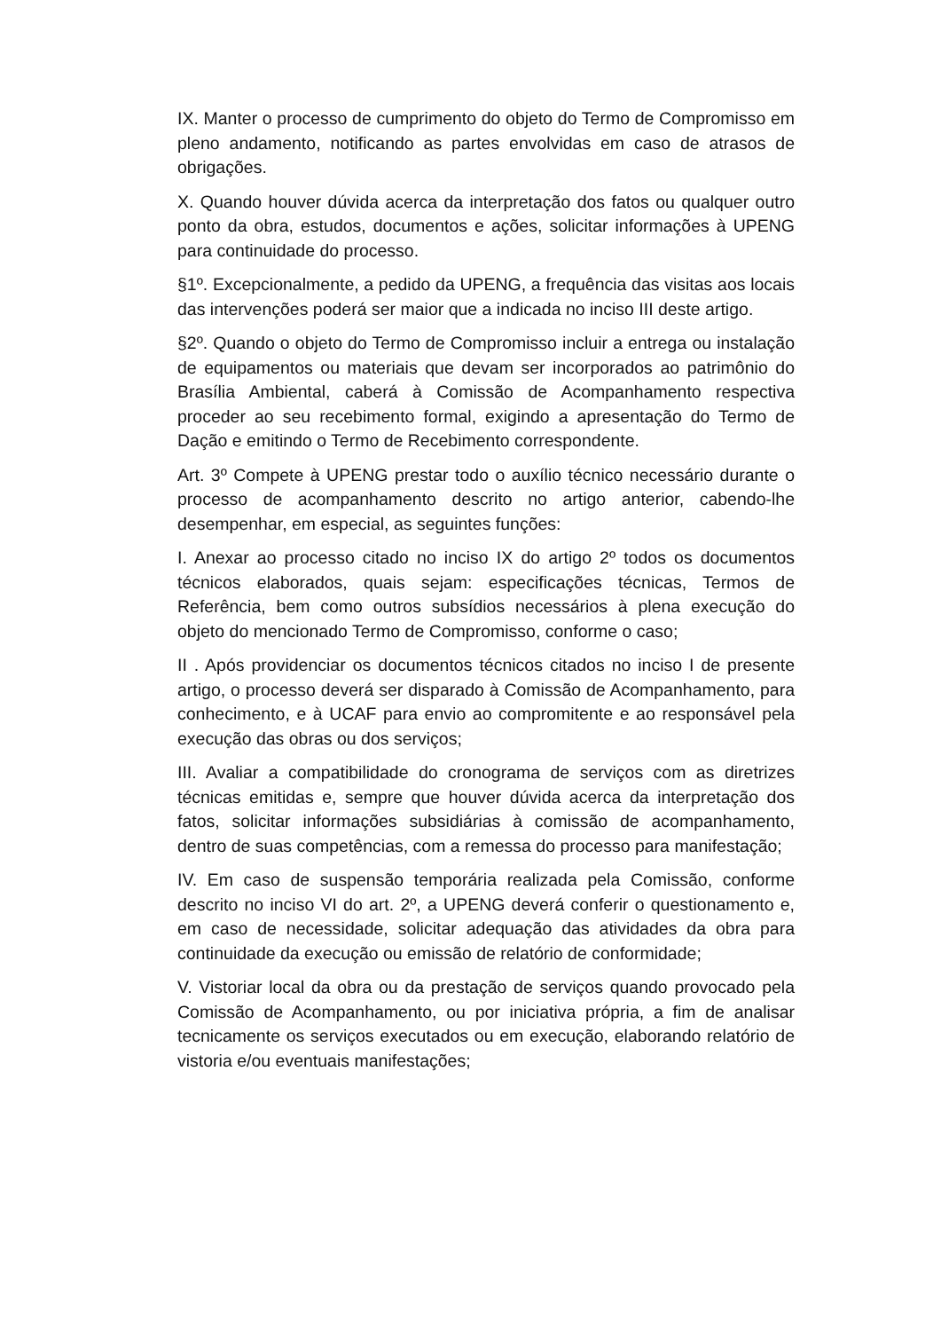IX. Manter o processo de cumprimento do objeto do Termo de Compromisso em pleno andamento, notificando as partes envolvidas em caso de atrasos de obrigações.
X. Quando houver dúvida acerca da interpretação dos fatos ou qualquer outro ponto da obra, estudos, documentos e ações, solicitar informações à UPENG para continuidade do processo.
§1º. Excepcionalmente, a pedido da UPENG, a frequência das visitas aos locais das intervenções poderá ser maior que a indicada no inciso III deste artigo.
§2º. Quando o objeto do Termo de Compromisso incluir a entrega ou instalação de equipamentos ou materiais que devam ser incorporados ao patrimônio do Brasília Ambiental, caberá à Comissão de Acompanhamento respectiva proceder ao seu recebimento formal, exigindo a apresentação do Termo de Dação e emitindo o Termo de Recebimento correspondente.
Art. 3º Compete à UPENG prestar todo o auxílio técnico necessário durante o processo de acompanhamento descrito no artigo anterior, cabendo-lhe desempenhar, em especial, as seguintes funções:
I. Anexar ao processo citado no inciso IX do artigo 2º todos os documentos técnicos elaborados, quais sejam: especificações técnicas, Termos de Referência, bem como outros subsídios necessários à plena execução do objeto do mencionado Termo de Compromisso, conforme o caso;
II . Após providenciar os documentos técnicos citados no inciso I de presente artigo, o processo deverá ser disparado à Comissão de Acompanhamento, para conhecimento, e à UCAF para envio ao compromitente e ao responsável pela execução das obras ou dos serviços;
III. Avaliar a compatibilidade do cronograma de serviços com as diretrizes técnicas emitidas e, sempre que houver dúvida acerca da interpretação dos fatos, solicitar informações subsidiárias à comissão de acompanhamento, dentro de suas competências, com a remessa do processo para manifestação;
IV. Em caso de suspensão temporária realizada pela Comissão, conforme descrito no inciso VI do art. 2º, a UPENG deverá conferir o questionamento e, em caso de necessidade, solicitar adequação das atividades da obra para continuidade da execução ou emissão de relatório de conformidade;
V. Vistoriar local da obra ou da prestação de serviços quando provocado pela Comissão de Acompanhamento, ou por iniciativa própria, a fim de analisar tecnicamente os serviços executados ou em execução, elaborando relatório de vistoria e/ou eventuais manifestações;